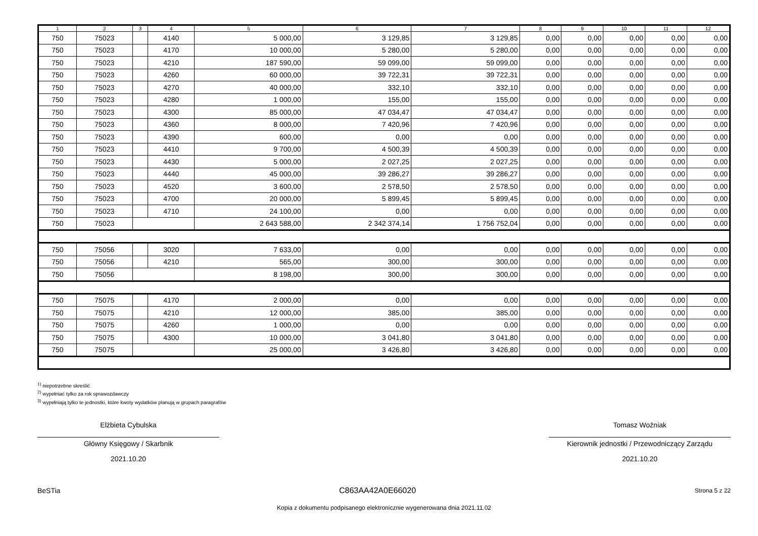| 1 | 2 | 3 | 4 | 5 | 6 | 7 | 8 | 9 | 10 | 11 | 12 |
| --- | --- | --- | --- | --- | --- | --- | --- | --- | --- | --- | --- |
| 750 | 75023 | | 4140 | 5 000,00 | 3 129,85 | 3 129,85 | 0,00 | 0,00 | 0,00 | 0,00 | 0,00 |
| 750 | 75023 | | 4170 | 10 000,00 | 5 280,00 | 5 280,00 | 0,00 | 0,00 | 0,00 | 0,00 | 0,00 |
| 750 | 75023 | | 4210 | 187 590,00 | 59 099,00 | 59 099,00 | 0,00 | 0,00 | 0,00 | 0,00 | 0,00 |
| 750 | 75023 | | 4260 | 60 000,00 | 39 722,31 | 39 722,31 | 0,00 | 0,00 | 0,00 | 0,00 | 0,00 |
| 750 | 75023 | | 4270 | 40 000,00 | 332,10 | 332,10 | 0,00 | 0,00 | 0,00 | 0,00 | 0,00 |
| 750 | 75023 | | 4280 | 1 000,00 | 155,00 | 155,00 | 0,00 | 0,00 | 0,00 | 0,00 | 0,00 |
| 750 | 75023 | | 4300 | 85 000,00 | 47 034,47 | 47 034,47 | 0,00 | 0,00 | 0,00 | 0,00 | 0,00 |
| 750 | 75023 | | 4360 | 8 000,00 | 7 420,96 | 7 420,96 | 0,00 | 0,00 | 0,00 | 0,00 | 0,00 |
| 750 | 75023 | | 4390 | 600,00 | 0,00 | 0,00 | 0,00 | 0,00 | 0,00 | 0,00 | 0,00 |
| 750 | 75023 | | 4410 | 9 700,00 | 4 500,39 | 4 500,39 | 0,00 | 0,00 | 0,00 | 0,00 | 0,00 |
| 750 | 75023 | | 4430 | 5 000,00 | 2 027,25 | 2 027,25 | 0,00 | 0,00 | 0,00 | 0,00 | 0,00 |
| 750 | 75023 | | 4440 | 45 000,00 | 39 286,27 | 39 286,27 | 0,00 | 0,00 | 0,00 | 0,00 | 0,00 |
| 750 | 75023 | | 4520 | 3 600,00 | 2 578,50 | 2 578,50 | 0,00 | 0,00 | 0,00 | 0,00 | 0,00 |
| 750 | 75023 | | 4700 | 20 000,00 | 5 899,45 | 5 899,45 | 0,00 | 0,00 | 0,00 | 0,00 | 0,00 |
| 750 | 75023 | | 4710 | 24 100,00 | 0,00 | 0,00 | 0,00 | 0,00 | 0,00 | 0,00 | 0,00 |
| 750 | 75023 | | | 2 643 588,00 | 2 342 374,14 | 1 756 752,04 | 0,00 | 0,00 | 0,00 | 0,00 | 0,00 |
| 750 | 75056 | | 3020 | 7 633,00 | 0,00 | 0,00 | 0,00 | 0,00 | 0,00 | 0,00 | 0,00 |
| 750 | 75056 | | 4210 | 565,00 | 300,00 | 300,00 | 0,00 | 0,00 | 0,00 | 0,00 | 0,00 |
| 750 | 75056 | | | 8 198,00 | 300,00 | 300,00 | 0,00 | 0,00 | 0,00 | 0,00 | 0,00 |
| 750 | 75075 | | 4170 | 2 000,00 | 0,00 | 0,00 | 0,00 | 0,00 | 0,00 | 0,00 | 0,00 |
| 750 | 75075 | | 4210 | 12 000,00 | 385,00 | 385,00 | 0,00 | 0,00 | 0,00 | 0,00 | 0,00 |
| 750 | 75075 | | 4260 | 1 000,00 | 0,00 | 0,00 | 0,00 | 0,00 | 0,00 | 0,00 | 0,00 |
| 750 | 75075 | | 4300 | 10 000,00 | 3 041,80 | 3 041,80 | 0,00 | 0,00 | 0,00 | 0,00 | 0,00 |
| 750 | 75075 | | | 25 000,00 | 3 426,80 | 3 426,80 | 0,00 | 0,00 | 0,00 | 0,00 | 0,00 |
<sup>1)</sup> niepotrzebne skreślić
<sup>2)</sup> wypełniać tylko za rok sprawozdawczy
<sup>3)</sup> wypełniają tylko te jednostki, które kwoty wydatków planują w grupach paragrafów
Elżbieta Cybulska
Główny Księgowy / Skarbnik
2021.10.20
Tomasz Woźniak
Kierownik jednostki / Przewodniczący Zarządu
2021.10.20
BeSTia C863AA42A0E66020 Strona 5 z 22
Kopia z dokumentu podpisanego elektronicznie wygenerowana dnia 2021.11.02